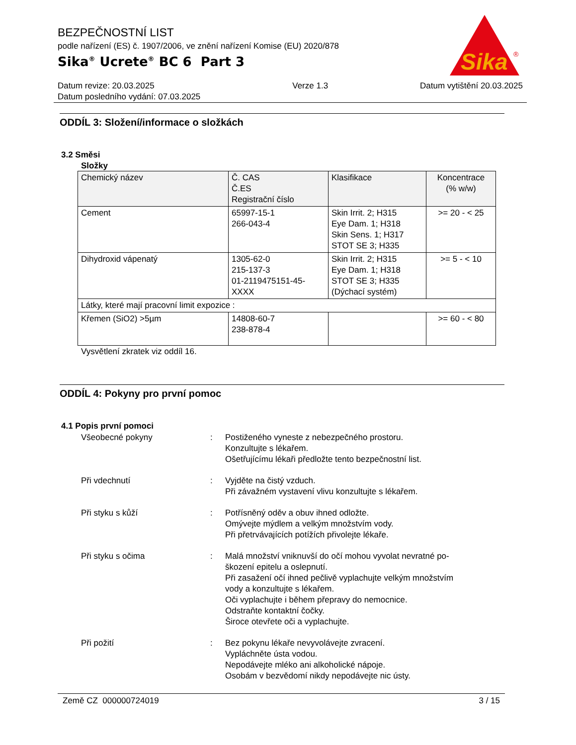BEZPEČNOSTNÍ LIST
podle nařízení (ES) č. 1907/2006, ve znění nařízení Komise (EU) 2020/878
Sika<sup>®</sup> Ucrete<sup>®</sup> BC 6 Part 3
Sika
®
Datum revize: 20.03.2025
Datum posledního vydání: 07.03.2025
Verze 1.3 Datum vytištění 20.03.2025
ODDÍL 3: Složení/informace o složkách
3.2 Směsi
Složky
| Chemický název | Č. CAS Č.ES Registrační číslo | Klasifikace | Koncentrace (% w/w) |
| --- | --- | --- | --- |
| Cement | 65997-15-1 266-043-4 | Skin Irrit. 2; H315 Eye Dam. 1; H318 Skin Sens. 1; H317 STOT SE 3; H335 | >= 20 - < 25 |
| Dihydroxid vápenatý | 1305-62-0 215-137-3 01-2119475151-45-XXXX | Skin Irrit. 2; H315 Eye Dam. 1; H318 STOT SE 3; H335 (Dýchací systém) | >= 5 - < 10 |
| Látky, které mají pracovní limit expozice : | | | |
| Křemen (SiO2) >5µm | 14808-60-7 238-878-4 | | >= 60 - < 80 |
Vysvětlení zkratek viz oddíl 16.
ODDÍL 4: Pokyny pro první pomoc
4.1 Popis první pomoci
Všeobecné pokyny
:
Postiženého vyneste z nebezpečného prostoru.
Konzultujte s lékařem.
Ošetřujícímu lékaři předložte tento bezpečnostní list.
Při vdechnutí
:
Vyjděte na čistý vzduch.
Při závažném vystavení vlivu konzultujte s lékařem.
Při styku s kůží
:
Potřísněný oděv a obuv ihned odložte.
Omývejte mýdlem a velkým množstvím vody.
Při přetrvávajících potížích přivolejte lékaře.
Při styku s očima
:
Malá množství vniknuvší do očí mohou vyvolat nevratné po-
škození epitelu a oslepnutí.
Při zasažení očí ihned pečlivě vyplachujte velkým množstvím
vody a konzultujte s lékařem.
Oči vyplachujte i během přepravy do nemocnice.
Odstraňte kontaktní čočky.
Široce otevřete oči a vyplachujte.
Při požití
:
Bez pokynu lékaře nevyvolávejte zvracení.
Vypláchněte ústa vodou.
Nepodávejte mléko ani alkoholické nápoje.
Osobám v bezvědomí nikdy nepodávejte nic ústy.
Země CZ 000000724019 3 / 15